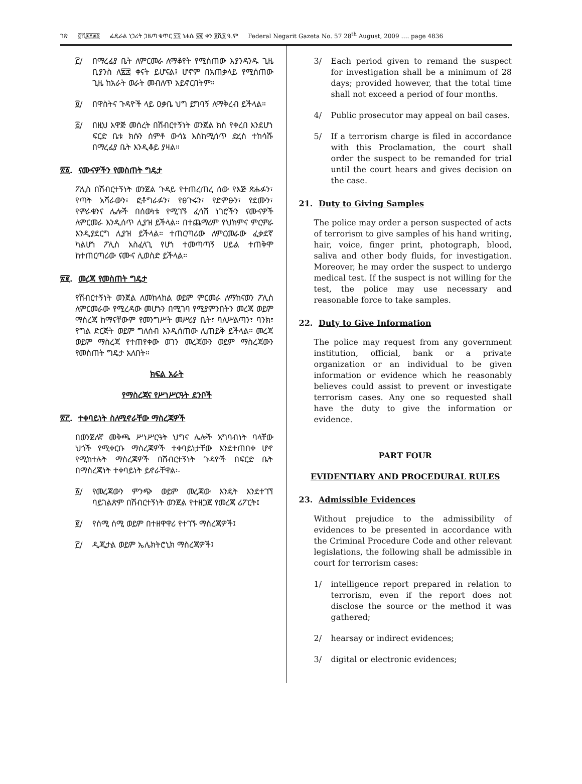ገጽ ፬ሺ፰፻፴፮ ፌዴራል ነጋሪት ጋዜጣ ቁጥር ፶፯ ነሐሴ ፳፪ ቀን ፪ሺ፩ ዓ.ም Federal Negarit Gazeta No. 57 28<sup>th</sup> August, 2009 …. page 4836
፫/ በማረፊያ ቤት ለምርመራ ለማቆየት የሚሰጠው እያንዳንዱ ጊዜ ቢያንስ ለ፳፰ ቀናት ይሆናል፤ ሆኖም በአጠቃላይ የሚሰጠው ጊዜ ከአራት ወራት መብለጥ አይኖርበትም።
፬/ በዋስትና ጉዳዮች ላይ ዐቃቤ ህግ ይግባኝ ለማቅረብ ይችላል።
፭/ በዚህ አዋጅ መሰረት በሽብርተኝነት ወንጀል ክስ የቀረበ እንደሆነ ፍርድ ቤቱ ክሱን ሰምቶ ውሳኔ እስከሚሰጥ ድረስ ተከሳሹ በማረፊያ ቤት እንዲቆይ ያዛል።
፳፩. ናሙናዎችን የመስጠት ግዴታ
ፖሊስ በሽብርተኝነት ወንጀል ጉዳይ የተጠረጠረ ሰው የእጅ ጽሑፉን፣ የጣት አሻራውን፣ ፎቶግራፉን፣ የፀጉሩን፣ የድምፁን፣ የደሙን፣ የምራቁንና ሌሎች በሰውነቱ የሚገኙ ፈሳሽ ነገሮችን ናሙናዎች ለምርመራ እንዲሰጥ ሊያዝ ይችላል። በተጨማሪም የህክምና ምርምራ እንዲያደርግ ሊያዝ ይችላል። ተጠርጣሪው ለምርመራው ፈቃደኛ ካልሆነ ፖሊስ አስፈላጊ የሆነ ተመጣጣኝ ሀይል ተጠቅሞ ከተጠርጣሪው ናሙና ሊወስድ ይችላል።
፳፪. መረጃ የመስጠት ግዴታ
የሽብርተኝነት ወንጀል ለመከላከል ወይም ምርመራ ለማከናወን ፖሊስ ለምርመራው የሚረዳው መሆኑን በሚገባ የሚያምንበትን መረጃ ወይም ማስረጃ ከማናቸውም የመንግሥት መሥሪያ ቤት፣ ባለሥልጣን፣ ባንክ፣ የግል ድርጅት ወይም ግለሰብ እንዲሰጠው ሊጠይቅ ይችላል። መረጃ ወይም ማስረጃ የተጠየቀው ወገን መረጃውን ወይም ማስረጃውን የመስጠት ግዴታ አለበት።
ክፍል አራት
የማስረጃና የሥነሥርዓት ደንቦች
፳፫. ተቀባይነት ስለሚኖራቸው ማስረጃዎች
በወንጀለኛ መቅጫ ሥነሥርዓት ህግና ሌሎች አግባብነት ባላቸው ህጎች የሚቀርቡ ማስረጃዎች ተቀባይነታቸው እንደተጠበቀ ሆኖ የሚከተሉት ማስረጃዎች በሽብርተኝነት ጉዳዮች በፍርድ ቤት በማስረጃነት ተቀባይነት ይኖራቸዋል፡-
፩/ የመረጃውን ምንጭ ወይም መረጃው እንዴት እንደተገኘ ባይገልጽም በሽብርተኝነት ወንጀል የተዘጋጀ የመረጃ ሪፖርት፤
፪/ የሰሚ ሰሚ ወይም በተዘዋዋሪ የተገኙ ማስረጃዎች፤
፫/ ዲጂታል ወይም ኤሌክትሮኒክ ማስረጃዎች፤
3/ Each period given to remand the suspect for investigation shall be a minimum of 28 days; provided however, that the total time shall not exceed a period of four months.
4/ Public prosecutor may appeal on bail cases.
5/ If a terrorism charge is filed in accordance with this Proclamation, the court shall order the suspect to be remanded for trial until the court hears and gives decision on the case.
21. Duty to Giving Samples
The police may order a person suspected of acts of terrorism to give samples of his hand writing, hair, voice, finger print, photograph, blood, saliva and other body fluids, for investigation. Moreover, he may order the suspect to undergo medical test. If the suspect is not willing for the test, the police may use necessary and reasonable force to take samples.
22. Duty to Give Information
The police may request from any government institution, official, bank or a private organization or an individual to be given information or evidence which he reasonably believes could assist to prevent or investigate terrorism cases. Any one so requested shall have the duty to give the information or evidence.
PART FOUR
EVIDENTIARY AND PROCEDURAL RULES
23. Admissible Evidences
Without prejudice to the admissibility of evidences to be presented in accordance with the Criminal Procedure Code and other relevant legislations, the following shall be admissible in court for terrorism cases:
1/ intelligence report prepared in relation to terrorism, even if the report does not disclose the source or the method it was gathered;
2/ hearsay or indirect evidences;
3/ digital or electronic evidences;